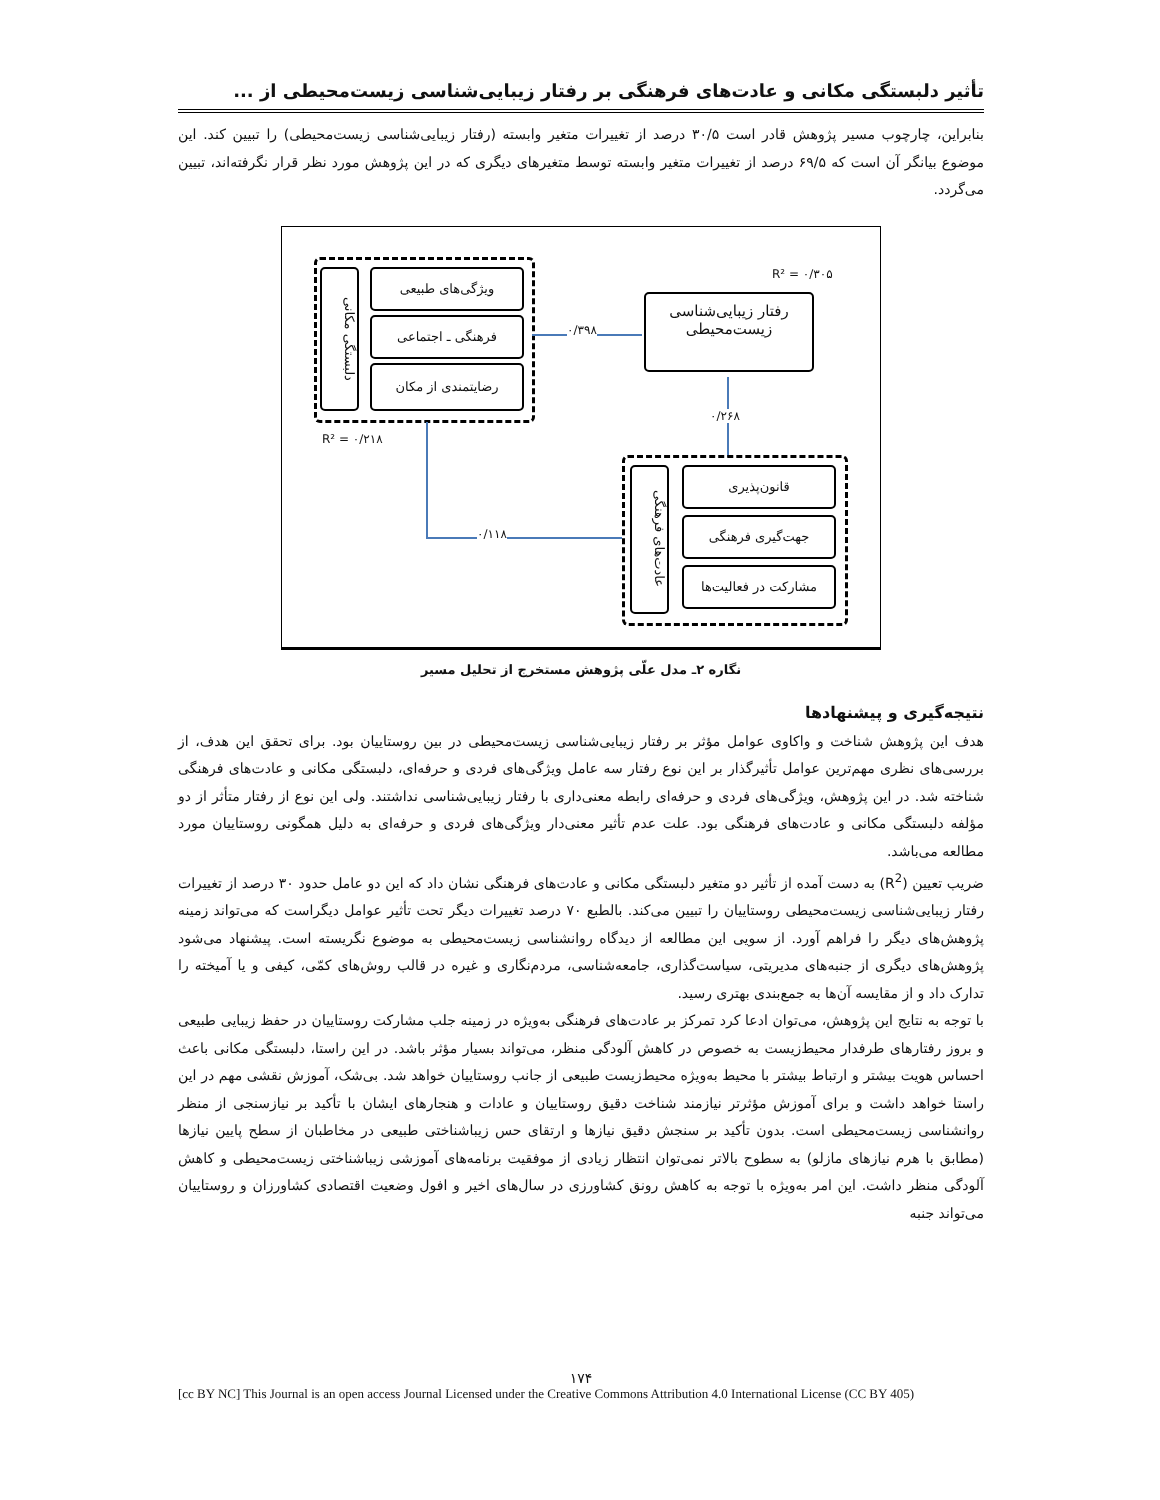تأثیر دلبستگی مکانی و عادت‌های فرهنگی بر رفتار زیبایی‌شناسی زیست‌محیطی از ...
بنابراین، چارچوب مسیر پژوهش قادر است ۳۰/۵ درصد از تغییرات متغیر وابسته (رفتار زیبایی‌شناسی زیست‌محیطی) را تبیین کند. این موضوع بیانگر آن است که ۶۹/۵ درصد از تغییرات متغیر وابسته توسط متغیرهای دیگری که در این پژوهش مورد نظر قرار نگرفته‌اند، تبیین می‌گردد.
R² = ۰/۳۰۵
دلبستگی مکانی
ویژگی‌های طبیعی
فرهنگی ـ اجتماعی
رضایتمندی از مکان
R² = ۰/۲۱۸
۰/۳۹۸
رفتار زیبایی‌شناسی
زیست‌محیطی
۰/۲۶۸
عادت‌های فرهنگی
قانون‌پذیری
جهت‌گیری فرهنگی
مشارکت در فعالیت‌ها
۰/۱۱۸
نگاره ۲ـ مدل علّی پژوهش مستخرج از تحلیل مسیر
نتیجه‌گیری و پیشنهادها
هدف این پژوهش شناخت و واکاوی عوامل مؤثر بر رفتار زیبایی‌شناسی زیست‌محیطی در بین روستاییان بود. برای تحقق این هدف، از بررسی‌های نظری مهم‌ترین عوامل تأثیرگذار بر این نوع رفتار سه عامل ویژگی‌های فردی و حرفه‌ای، دلبستگی مکانی و عادت‌های فرهنگی شناخته شد. در این پژوهش، ویژگی‌های فردی و حرفه‌ای رابطه معنی‌داری با رفتار زیبایی‌شناسی نداشتند. ولی این نوع از رفتار متأثر از دو مؤلفه دلبستگی مکانی و عادت‌های فرهنگی بود. علت عدم تأثیر معنی‌دار ویژگی‌های فردی و حرفه‌ای به دلیل همگونی روستاییان مورد مطالعه می‌باشد.
ضریب تعیین (R<sup>2</sup>) به دست آمده از تأثیر دو متغیر دلبستگی مکانی و عادت‌های فرهنگی نشان داد که این دو عامل حدود ۳۰ درصد از تغییرات رفتار زیبایی‌شناسی زیست‌محیطی روستاییان را تبیین می‌کند. بالطبع ۷۰ درصد تغییرات دیگر تحت تأثیر عوامل دیگراست که می‌تواند زمینه پژوهش‌های دیگر را فراهم آورد. از سویی این مطالعه از دیدگاه روانشناسی زیست‌محیطی به موضوع نگریسته است. پیشنهاد می‌شود پژوهش‌های دیگری از جنبه‌های مدیریتی، سیاست‌گذاری، جامعه‌شناسی، مردم‌نگاری و غیره در قالب روش‌های کمّی، کیفی و یا آمیخته را تدارک داد و از مقایسه آن‌ها به جمع‌بندی بهتری رسید.
با توجه به نتایج این پژوهش، می‌توان ادعا کرد تمرکز بر عادت‌های فرهنگی به‌ویژه در زمینه جلب مشارکت روستاییان در حفظ زیبایی طبیعی و بروز رفتارهای طرفدار محیط‌زیست به خصوص در کاهش آلودگی منظر، می‌تواند بسیار مؤثر باشد. در این راستا، دلبستگی مکانی باعث احساس هویت بیشتر و ارتباط بیشتر با محیط به‌ویژه محیط‌زیست طبیعی از جانب روستاییان خواهد شد. بی‌شک، آموزش نقشی مهم در این راستا خواهد داشت و برای آموزش مؤثرتر نیازمند شناخت دقیق روستاییان و عادات و هنجارهای ایشان با تأکید بر نیازسنجی از منظر روانشناسی زیست‌محیطی است. بدون تأکید بر سنجش دقیق نیازها و ارتقای حس زیباشناختی طبیعی در مخاطبان از سطح پایین نیازها (مطابق با هرم نیازهای مازلو) به سطوح بالاتر نمی‌توان انتظار زیادی از موفقیت برنامه‌های آموزشی زیباشناختی زیست‌محیطی و کاهش آلودگی منظر داشت. این امر به‌ویژه با توجه به کاهش رونق کشاورزی در سال‌های اخیر و افول وضعیت اقتصادی کشاورزان و روستاییان می‌تواند جنبه
۱۷۴
[cc BY NC] This Journal is an open access Journal Licensed under the Creative Commons Attribution 4.0 International License (CC BY 405)